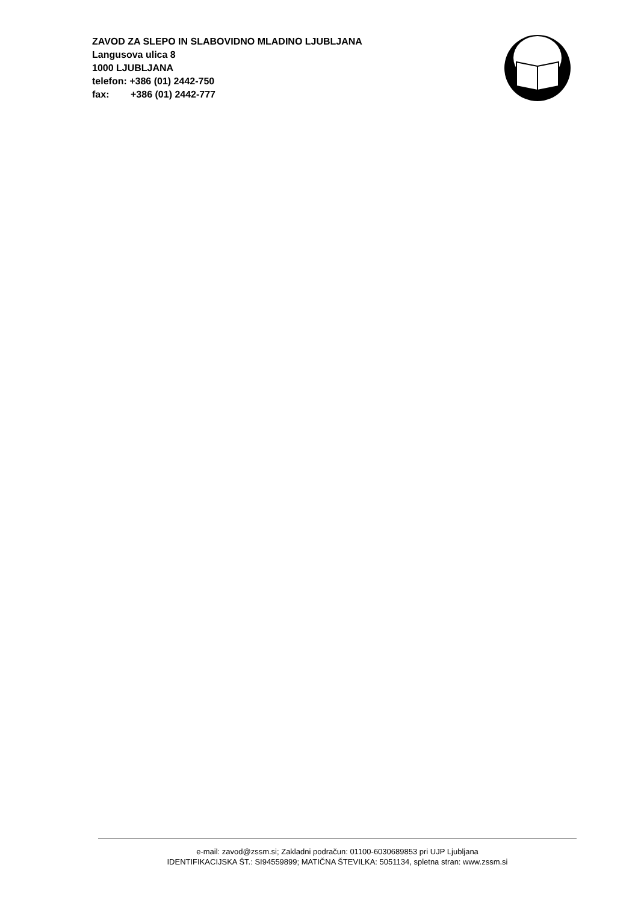ZAVOD ZA SLEPO IN SLABOVIDNO MLADINO LJUBLJANA
Langusova ulica 8
1000 LJUBLJANA
telefon: +386 (01) 2442-750
fax: +386 (01) 2442-777
e-mail: zavod@zssm.si; Zakladni podračun: 01100-6030689853 pri UJP Ljubljana
IDENTIFIKACIJSKA ŠT.: SI94559899; MATIČNA ŠTEVILKA: 5051134, spletna stran: www.zssm.si